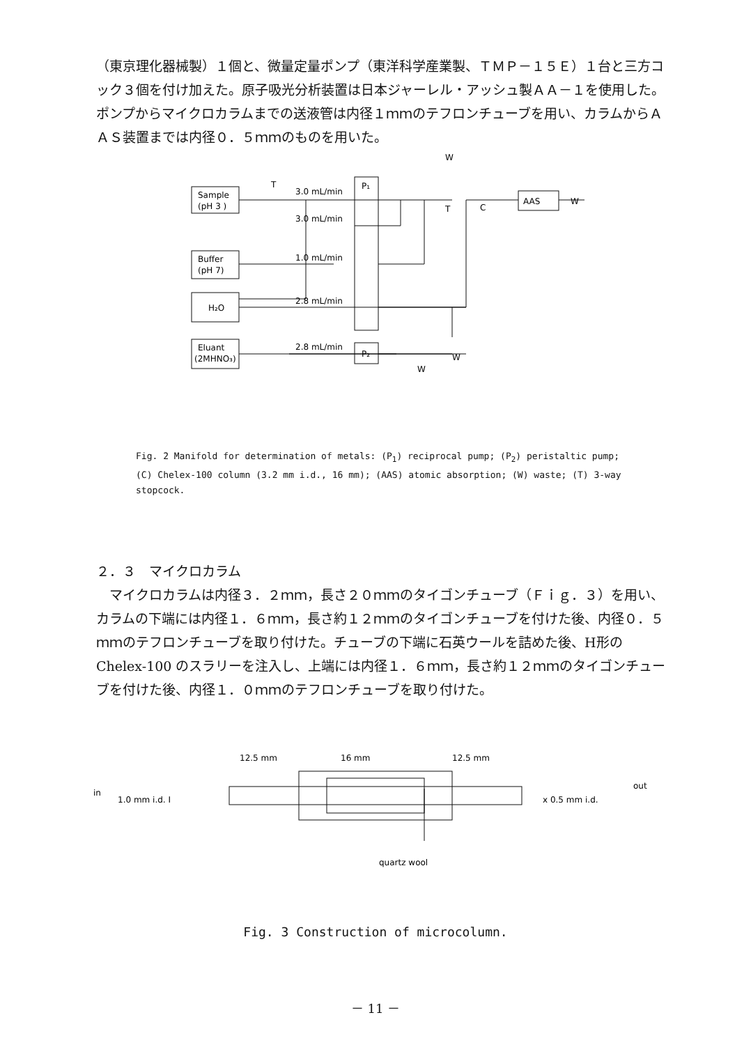（東京理化器械製）１個と、微量定量ポンプ（東洋科学産業製、ＴＭＰ－１５Ｅ）１台と三方コック３個を付け加えた。原子吸光分析装置は日本ジャーレル・アッシュ製ＡＡ－１を使用した。ポンプからマイクロカラムまでの送液管は内径１ｍｍのテフロンチューブを用い、カラムからＡＡＳ装置までは内径０．５ｍｍのものを用いた。
Sample
(pH 3 )
Buffer
(pH 7)
H₂O
Eluant
(2MHNO₃)
3.0 mL/min
3.0 mL/min
1.0 mL/min
2.8 mL/min
2.8 mL/min
P₁
P₂
AAS
W
W
C
W
W
T
T
Fig. 2 Manifold for determination of metals: (P<sub>1</sub>) reciprocal pump; (P<sub>2</sub>) peristaltic pump; (C) Chelex-100 column (3.2 mm i.d., 16 mm); (AAS) atomic absorption; (W) waste; (T) 3-way stopcock.
２．３　マイクロカラム
　マイクロカラムは内径３．２ｍｍ，長さ２０ｍｍのタイゴンチューブ（Ｆｉｇ．３）を用い、カラムの下端には内径１．６ｍｍ，長さ約１２ｍｍのタイゴンチューブを付けた後、内径０．５ｍｍのテフロンチューブを取り付けた。チューブの下端に石英ウールを詰めた後、H形の Chelex-100 のスラリーを注入し、上端には内径１．６ｍｍ，長さ約１２ｍｍのタイゴンチューブを付けた後、内径１．０ｍｍのテフロンチューブを取り付けた。
12.5 mm
16 mm
12.5 mm
in
1.0 mm i.d. I
x 0.5 mm i.d.
out
quartz wool
Fig. 3 Construction of microcolumn.
－ 11 －